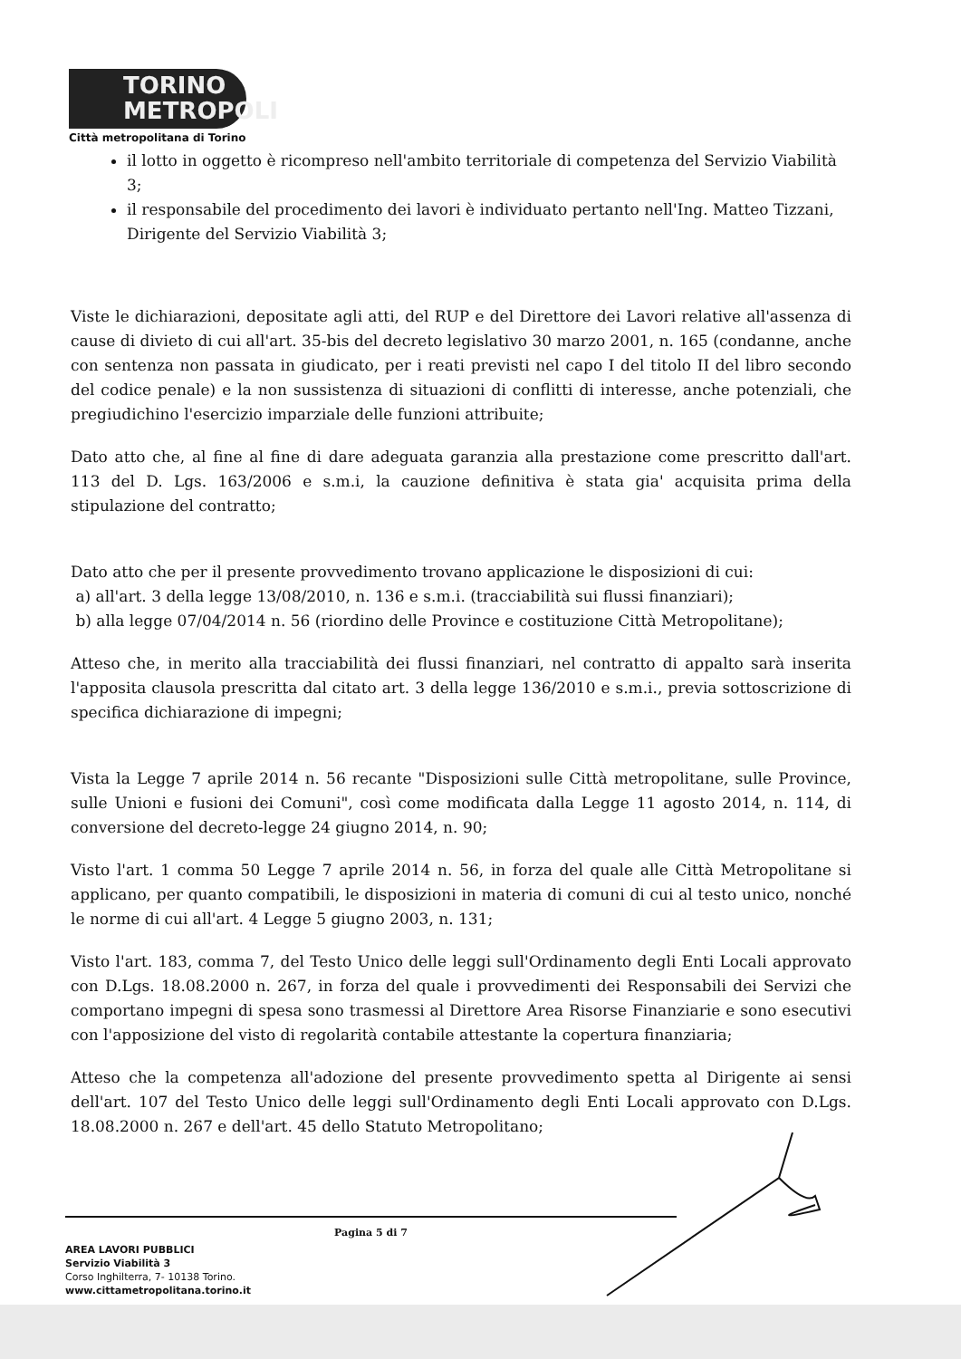TORINO
METROPOLI
Città metropolitana di Torino
il lotto in oggetto è ricompreso nell'ambito territoriale di competenza del Servizio Viabilità 3;
il responsabile del procedimento dei lavori è individuato pertanto nell'Ing. Matteo Tizzani, Dirigente del Servizio Viabilità 3;
Viste le dichiarazioni, depositate agli atti, del RUP e del Direttore dei Lavori relative all'assenza di cause di divieto di cui all'art. 35-bis del decreto legislativo 30 marzo 2001, n. 165 (condanne, anche con sentenza non passata in giudicato, per i reati previsti nel capo I del titolo II del libro secondo del codice penale) e la non sussistenza di situazioni di conflitti di interesse, anche potenziali, che pregiudichino l'esercizio imparziale delle funzioni attribuite;
Dato atto che, al fine al fine di dare adeguata garanzia alla prestazione come prescritto dall'art. 113 del D. Lgs. 163/2006 e s.m.i, la cauzione definitiva è stata gia' acquisita prima della stipulazione del contratto;
Dato atto che per il presente provvedimento trovano applicazione le disposizioni di cui:
a) all'art. 3 della legge 13/08/2010, n. 136 e s.m.i. (tracciabilità sui flussi finanziari);
b) alla legge 07/04/2014 n. 56 (riordino delle Province e costituzione Città Metropolitane);
Atteso che, in merito alla tracciabilità dei flussi finanziari, nel contratto di appalto sarà inserita l'apposita clausola prescritta dal citato art. 3 della legge 136/2010 e s.m.i., previa sottoscrizione di specifica dichiarazione di impegni;
Vista la Legge 7 aprile 2014 n. 56 recante "Disposizioni sulle Città metropolitane, sulle Province, sulle Unioni e fusioni dei Comuni", così come modificata dalla Legge 11 agosto 2014, n. 114, di conversione del decreto-legge 24 giugno 2014, n. 90;
Visto l'art. 1 comma 50 Legge 7 aprile 2014 n. 56, in forza del quale alle Città Metropolitane si applicano, per quanto compatibili, le disposizioni in materia di comuni di cui al testo unico, nonché le norme di cui all'art. 4 Legge 5 giugno 2003, n. 131;
Visto l'art. 183, comma 7, del Testo Unico delle leggi sull'Ordinamento degli Enti Locali approvato con D.Lgs. 18.08.2000 n. 267, in forza del quale i provvedimenti dei Responsabili dei Servizi che comportano impegni di spesa sono trasmessi al Direttore Area Risorse Finanziarie e sono esecutivi con l'apposizione del visto di regolarità contabile attestante la copertura finanziaria;
Atteso che la competenza all'adozione del presente provvedimento spetta al Dirigente ai sensi dell'art. 107 del Testo Unico delle leggi sull'Ordinamento degli Enti Locali approvato con D.Lgs. 18.08.2000 n. 267 e dell'art. 45 dello Statuto Metropolitano;
Pagina 5 di 7
AREA LAVORI PUBBLICI
Servizio Viabilità 3
Corso Inghilterra, 7- 10138 Torino.
www.cittametropolitana.torino.it